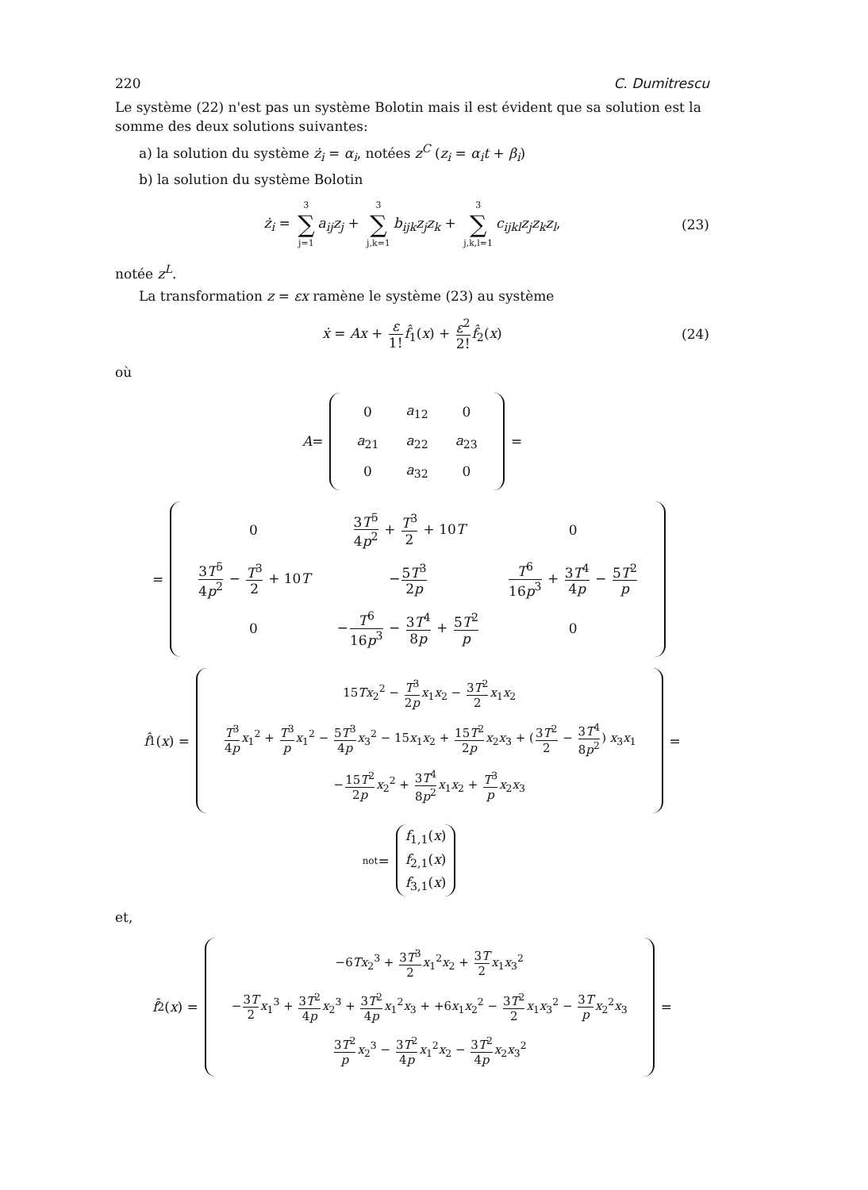220 C. Dumitrescu
Le système (22) n'est pas un système Bolotin mais il est évident que sa solution est la somme des deux solutions suivantes:
a) la solution du système ż<sub>i</sub> = α<sub>i</sub>, notées z<sup>C</sup> (z<sub>i</sub> = α<sub>i</sub>t + β<sub>i</sub>)
b) la solution du système Bolotin
ż<sub>i</sub> = 3 ∑ j=1 a<sub>ij</sub>z<sub>j</sub> + 3 ∑ j,k=1 b<sub>ijk</sub>z<sub>j</sub>z<sub>k</sub> + 3 ∑ j,k,l=1 c<sub>ijkl</sub>z<sub>j</sub>z<sub>k</sub>z<sub>l</sub>, (23)
notée z<sup>L</sup>.
La transformation z = εx ramène le système (23) au système
ẋ = Ax + ε 1!f̂<sub>1</sub>(x) + ε<sup>2</sup> 2!f̂<sub>2</sub>(x) (24)
où
A =
| 0 | a<sub>12</sub> | 0 |
| a<sub>21</sub> | a<sub>22</sub> | a<sub>23</sub> |
| 0 | a<sub>32</sub> | 0 |
=
=
| 0 | 3 T<sup>5</sup> 4 p<sup>2</sup> + T<sup>3</sup> 2 + 10 T | 0 |
| 3 T<sup>5</sup> 4 p<sup>2</sup> − T<sup>3</sup> 2 + 10 T | − 5 T<sup>3</sup> 2 p | T<sup>6</sup> 16 p<sup>3</sup> + 3 T<sup>4</sup> 4 p − 5 T<sup>2</sup> p |
| 0 | − T<sup>6</sup> 16 p<sup>3</sup> − 3 T<sup>4</sup> 8 p + 5 T<sup>2</sup> p | 0 |
f̂<sub>1</sub>(x) =
| 15 Tx<sub>2</sub><sup>2</sup> − T<sup>3</sup> 2 p x<sub>1</sub> x<sub>2</sub> − 3 T<sup>2</sup> 2 x<sub>1</sub> x<sub>2</sub> |
| T<sup>3</sup> 4 p x<sub>1</sub><sup>2</sup> + T<sup>3</sup> p x<sub>1</sub><sup>2</sup> − 5 T<sup>3</sup> 4 p x<sub>3</sub><sup>2</sup> − 15 x<sub>1</sub> x<sub>2</sub> + 15 T<sup>2</sup> 2 p x<sub>2</sub> x<sub>3</sub> + ( 3 T<sup>2</sup> 2 − 3 T<sup>4</sup> 8 p<sup>2</sup> ) x<sub>3</sub> x<sub>1</sub> |
| − 15 T<sup>2</sup> 2 p x<sub>2</sub><sup>2</sup> + 3 T<sup>4</sup> 8 p<sup>2</sup> x<sub>1</sub> x<sub>2</sub> + T<sup>3</sup> p x<sub>2</sub> x<sub>3</sub> |
=
not =
| f<sub>1,1</sub>( x ) |
| f<sub>2,1</sub>( x ) |
| f<sub>3,1</sub>( x ) |
et,
f̂<sub>2</sub>(x) =
| −6 Tx<sub>2</sub><sup>3</sup> + 3 T<sup>3</sup> 2 x<sub>1</sub><sup>2</sup> x<sub>2</sub> + 3 T 2 x<sub>1</sub> x<sub>3</sub><sup>2</sup> |
| − 3 T 2 x<sub>1</sub><sup>3</sup> + 3 T<sup>2</sup> 4 p x<sub>2</sub><sup>3</sup> + 3 T<sup>2</sup> 4 p x<sub>1</sub><sup>2</sup> x<sub>3</sub> + +6 x<sub>1</sub> x<sub>2</sub><sup>2</sup> − 3 T<sup>2</sup> 2 x<sub>1</sub> x<sub>3</sub><sup>2</sup> − 3 T p x<sub>2</sub><sup>2</sup> x<sub>3</sub> |
| 3 T<sup>2</sup> p x<sub>2</sub><sup>3</sup> − 3 T<sup>2</sup> 4 p x<sub>1</sub><sup>2</sup> x<sub>2</sub> − 3 T<sup>2</sup> 4 p x<sub>2</sub> x<sub>3</sub><sup>2</sup> |
=